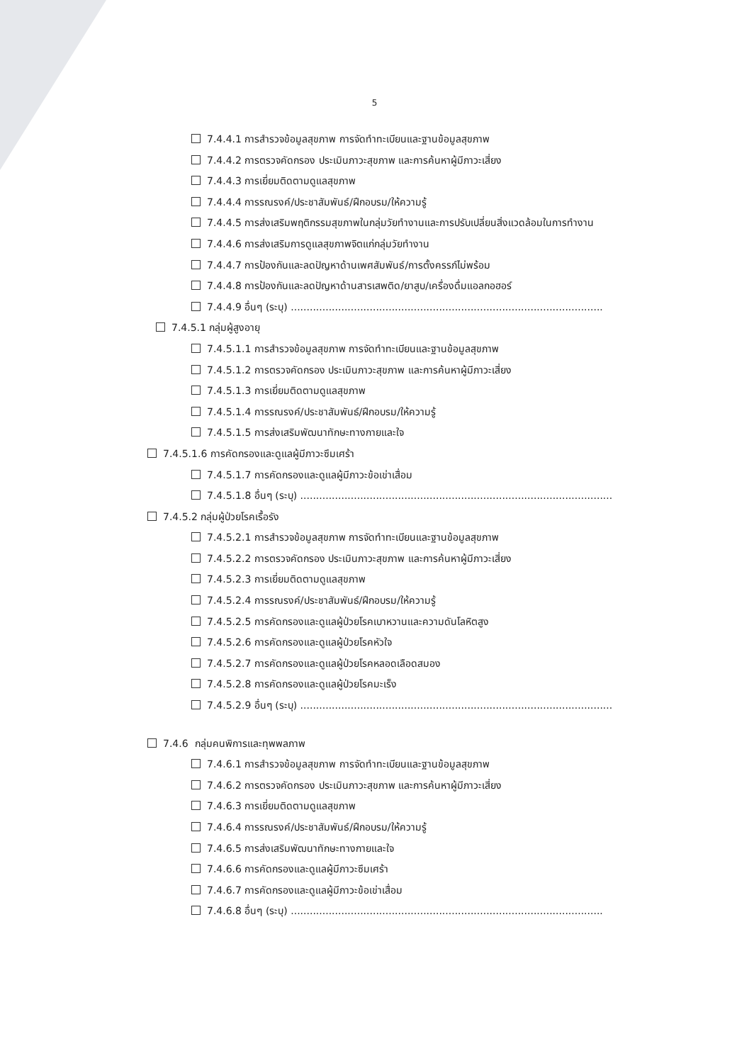5
7.4.4.1 การสำรวจข้อมูลสุขภาพ การจัดทำทะเบียนและฐานข้อมูลสุขภาพ
7.4.4.2 การตรวจคัดกรอง ประเมินภาวะสุขภาพ และการค้นหาผู้มีภาวะเสี่ยง
7.4.4.3 การเยี่ยมติดตามดูแลสุขภาพ
7.4.4.4 การรณรงค์/ประชาสัมพันธ์/ฝึกอบรม/ให้ความรู้
7.4.4.5 การส่งเสริมพฤติกรรมสุขภาพในกลุ่มวัยทำงานและการปรับเปลี่ยนสิ่งแวดล้อมในการทำงาน
7.4.4.6 การส่งเสริมการดูแลสุขภาพจิตแก่กลุ่มวัยทำงาน
7.4.4.7 การป้องกันและลดปัญหาด้านเพศสัมพันธ์/การตั้งครรภ์ไม่พร้อม
7.4.4.8 การป้องกันและลดปัญหาด้านสารเสพติด/ยาสูบ/เครื่องดื่มแอลกอฮอร์
7.4.4.9 อื่นๆ (ระบุ) ...................................................................................................
7.4.5.1 กลุ่มผู้สูงอายุ
7.4.5.1.1 การสำรวจข้อมูลสุขภาพ การจัดทำทะเบียนและฐานข้อมูลสุขภาพ
7.4.5.1.2 การตรวจคัดกรอง ประเมินภาวะสุขภาพ และการค้นหาผู้มีภาวะเสี่ยง
7.4.5.1.3 การเยี่ยมติดตามดูแลสุขภาพ
7.4.5.1.4 การรณรงค์/ประชาสัมพันธ์/ฝึกอบรม/ให้ความรู้
7.4.5.1.5 การส่งเสริมพัฒนาทักษะทางกายและใจ
7.4.5.1.6 การคัดกรองและดูแลผู้มีภาวะซึมเศร้า
7.4.5.1.7 การคัดกรองและดูแลผู้มีภาวะข้อเข่าเสื่อม
7.4.5.1.8 อื่นๆ (ระบุ) ...................................................................................................
7.4.5.2 กลุ่มผู้ป่วยโรคเรื้อรัง
7.4.5.2.1 การสำรวจข้อมูลสุขภาพ การจัดทำทะเบียนและฐานข้อมูลสุขภาพ
7.4.5.2.2 การตรวจคัดกรอง ประเมินภาวะสุขภาพ และการค้นหาผู้มีภาวะเสี่ยง
7.4.5.2.3 การเยี่ยมติดตามดูแลสุขภาพ
7.4.5.2.4 การรณรงค์/ประชาสัมพันธ์/ฝึกอบรม/ให้ความรู้
7.4.5.2.5 การคัดกรองและดูแลผู้ป่วยโรคเบาหวานและความดันโลหิตสูง
7.4.5.2.6 การคัดกรองและดูแลผู้ป่วยโรคหัวใจ
7.4.5.2.7 การคัดกรองและดูแลผู้ป่วยโรคหลอดเลือดสมอง
7.4.5.2.8 การคัดกรองและดูแลผู้ป่วยโรคมะเร็ง
7.4.5.2.9 อื่นๆ (ระบุ) ...................................................................................................
7.4.6 กลุ่มคนพิการและทุพพลภาพ
7.4.6.1 การสำรวจข้อมูลสุขภาพ การจัดทำทะเบียนและฐานข้อมูลสุขภาพ
7.4.6.2 การตรวจคัดกรอง ประเมินภาวะสุขภาพ และการค้นหาผู้มีภาวะเสี่ยง
7.4.6.3 การเยี่ยมติดตามดูแลสุขภาพ
7.4.6.4 การรณรงค์/ประชาสัมพันธ์/ฝึกอบรม/ให้ความรู้
7.4.6.5 การส่งเสริมพัฒนาทักษะทางกายและใจ
7.4.6.6 การคัดกรองและดูแลผู้มีภาวะซึมเศร้า
7.4.6.7 การคัดกรองและดูแลผู้มีภาวะข้อเข่าเสื่อม
7.4.6.8 อื่นๆ (ระบุ) ...................................................................................................